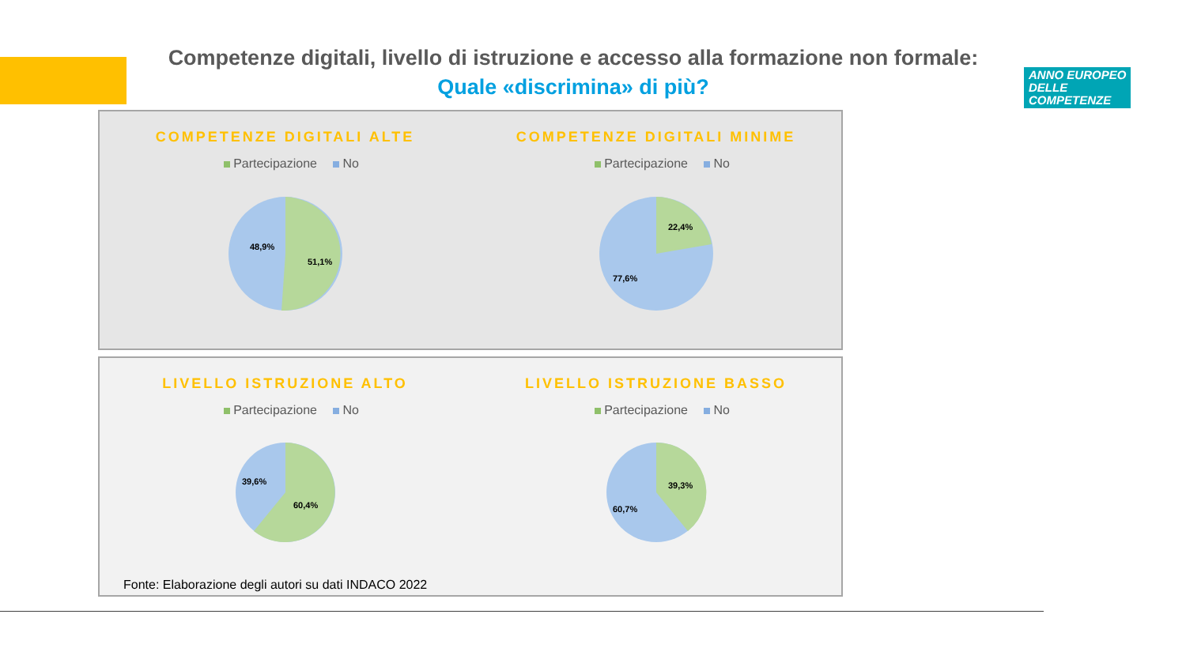Competenze digitali, livello di istruzione e accesso alla formazione non formale:
Quale «discrimina» di più?
ANNO EUROPEO
DELLE
COMPETENZE
COMPETENZE DIGITALI ALTE
Partecipazione No
48,9%
51,1%
COMPETENZE DIGITALI MINIME
Partecipazione No
22,4%
77,6%
LIVELLO ISTRUZIONE ALTO
Partecipazione No
39,6%
60,4%
LIVELLO ISTRUZIONE BASSO
Partecipazione No
39,3%
60,7%
Fonte: Elaborazione degli autori su dati INDACO 2022